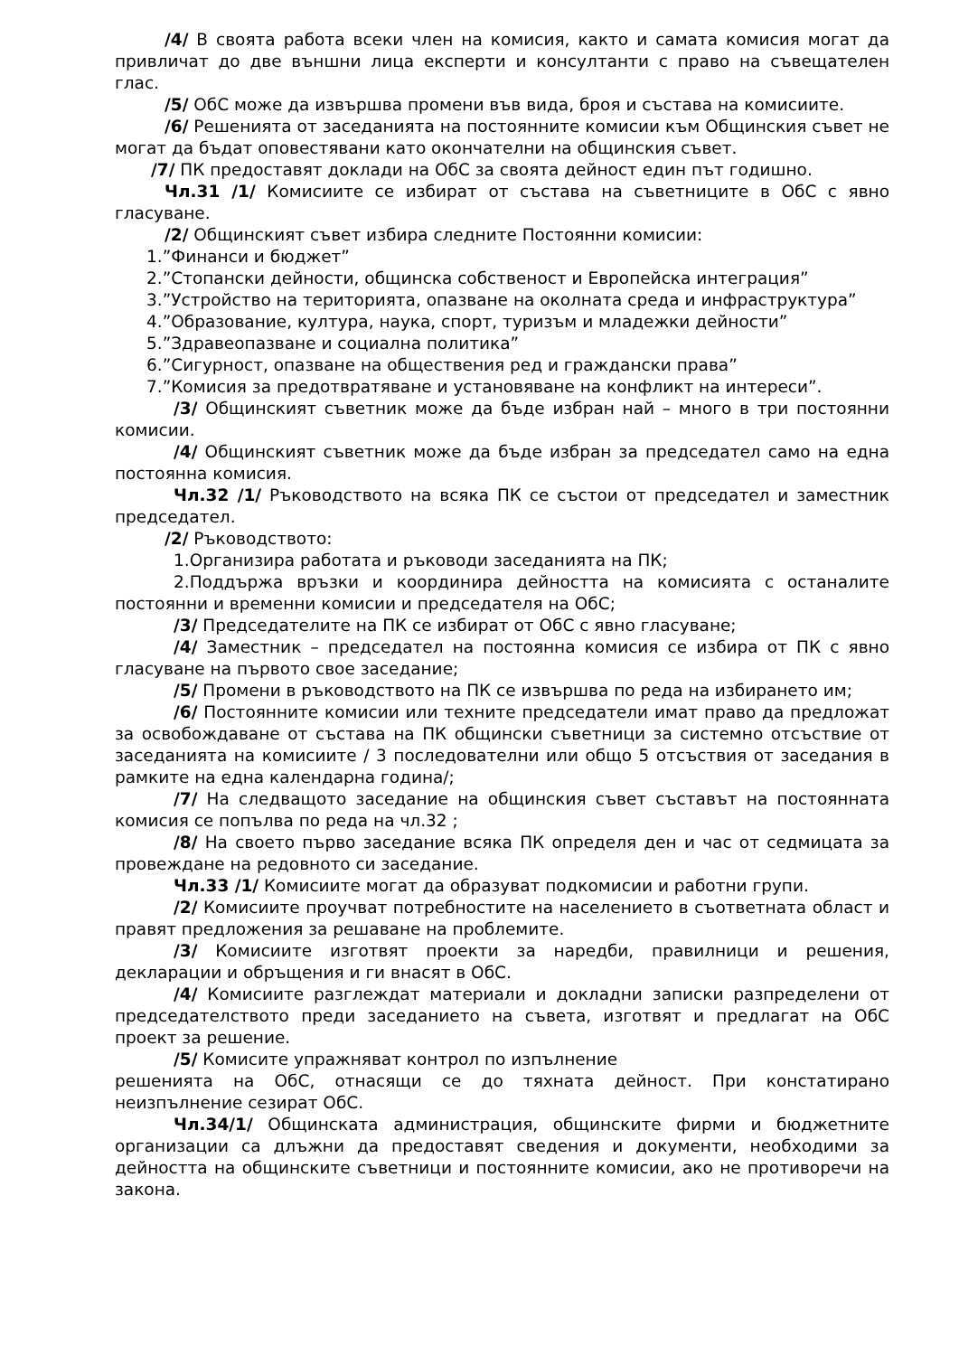/4/ В своята работа всеки член на комисия, както и самата комисия могат да привличат до две външни лица експерти и консултанти с право на съвещателен глас.
/5/ ОбС може да извършва промени във вида, броя и състава на комисиите.
/6/ Решенията от заседанията на постоянните комисии към Общинския съвет не могат да бъдат оповестявани като окончателни на общинския съвет.
/7/ ПК предоставят доклади на ОбС за своята дейност един път годишно.
Чл.31 /1/ Комисиите се избират от състава на съветниците в ОбС с явно гласуване.
/2/ Общинският съвет избира следните Постоянни комисии:
1.”Финанси и бюджет”
2.”Стопански дейности, общинска собственост и Европейска интеграция”
3.”Устройство на територията, опазване на околната среда и инфраструктура”
4.”Образование, култура, наука, спорт, туризъм и младежки дейности”
5.”Здравеопазване и социална политика”
6.”Сигурност, опазване на обществения ред и граждански права”
7.”Комисия за предотвратяване и установяване на конфликт на интереси”.
/3/ Общинският съветник може да бъде избран най – много в три постоянни комисии.
/4/ Общинският съветник може да бъде избран за председател само на една постоянна комисия.
Чл.32 /1/ Ръководството на всяка ПК се състои от председател и заместник председател.
/2/ Ръководството:
1.Организира работата и ръководи заседанията на ПК;
2.Поддържа връзки и координира дейността на комисията с останалите постоянни и временни комисии и председателя на ОбС;
/3/ Председателите на ПК се избират от ОбС с явно гласуване;
/4/ Заместник – председател на постоянна комисия се избира от ПК с явно гласуване на първото свое заседание;
/5/ Промени в ръководството на ПК се извършва по реда на избирането им;
/6/ Постоянните комисии или техните председатели имат право да предложат за освобождаване от състава на ПК общински съветници за системно отсъствие от заседанията на комисиите / 3 последователни или общо 5 отсъствия от заседания в рамките на една календарна година/;
/7/ На следващото заседание на общинския съвет съставът на постоянната комисия се попълва по реда на чл.32 ;
/8/ На своето първо заседание всяка ПК определя ден и час от седмицата за провеждане на редовното си заседание.
Чл.33 /1/ Комисиите могат да образуват подкомисии и работни групи.
/2/ Комисиите проучват потребностите на населението в съответната област и правят предложения за решаване на проблемите.
/3/ Комисиите изготвят проекти за наредби, правилници и решения, декларации и обръщения и ги внасят в ОбС.
/4/ Комисиите разглеждат материали и докладни записки разпределени от председателството преди заседанието на съвета, изготвят и предлагат на ОбС проект за решение.
/5/ Комиситe упражняват контрол по изпълнение
решенията на ОбС, отнасящи се до тяхната дейност. При констатирано неизпълнение сезират ОбС.
Чл.34/1/ Общинската администрация, общинските фирми и бюджетните организации са длъжни да предоставят сведения и документи, необходими за дейността на общинските съветници и постоянните комисии, ако не противоречи на закона.